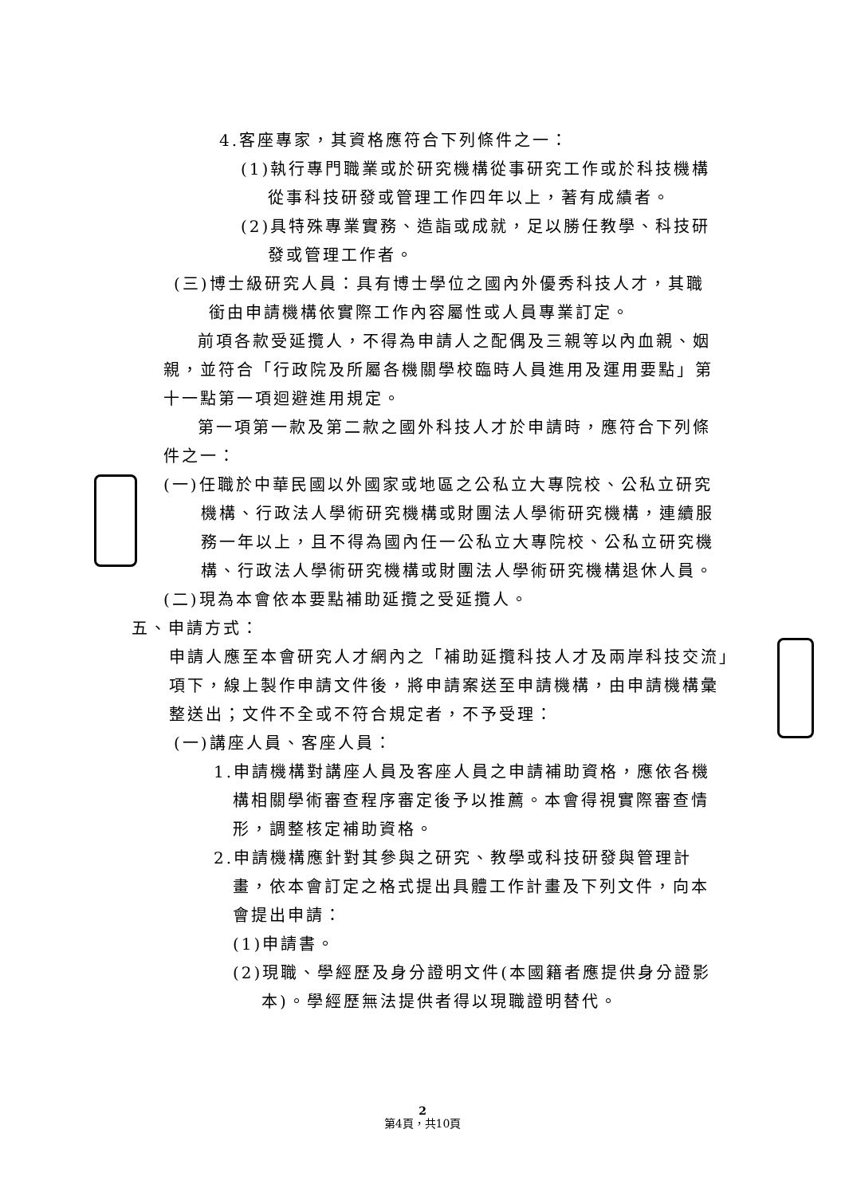4.客座專家，其資格應符合下列條件之一：
(1)執行專門職業或於研究機構從事研究工作或於科技機構
從事科技研發或管理工作四年以上，著有成績者。
(2)具特殊專業實務、造詣或成就，足以勝任教學、科技研
發或管理工作者。
(三)博士級研究人員：具有博士學位之國內外優秀科技人才，其職
銜由申請機構依實際工作內容屬性或人員專業訂定。
前項各款受延攬人，不得為申請人之配偶及三親等以內血親、姻
親，並符合「行政院及所屬各機關學校臨時人員進用及運用要點」第
十一點第一項迴避進用規定。
第一項第一款及第二款之國外科技人才於申請時，應符合下列條
件之一：
(一)任職於中華民國以外國家或地區之公私立大專院校、公私立研究
機構、行政法人學術研究機構或財團法人學術研究機構，連續服
務一年以上，且不得為國內任一公私立大專院校、公私立研究機
構、行政法人學術研究機構或財團法人學術研究機構退休人員。
(二)現為本會依本要點補助延攬之受延攬人。
五、申請方式：
申請人應至本會研究人才網內之「補助延攬科技人才及兩岸科技交流」
項下，線上製作申請文件後，將申請案送至申請機構，由申請機構彙
整送出；文件不全或不符合規定者，不予受理：
(一)講座人員、客座人員：
1.申請機構對講座人員及客座人員之申請補助資格，應依各機
構相關學術審查程序審定後予以推薦。本會得視實際審查情
形，調整核定補助資格。
2.申請機構應針對其參與之研究、教學或科技研發與管理計
畫，依本會訂定之格式提出具體工作計畫及下列文件，向本
會提出申請：
(1)申請書。
(2)現職、學經歷及身分證明文件(本國籍者應提供身分證影
本)。學經歷無法提供者得以現職證明替代。
2
第4頁，共10頁